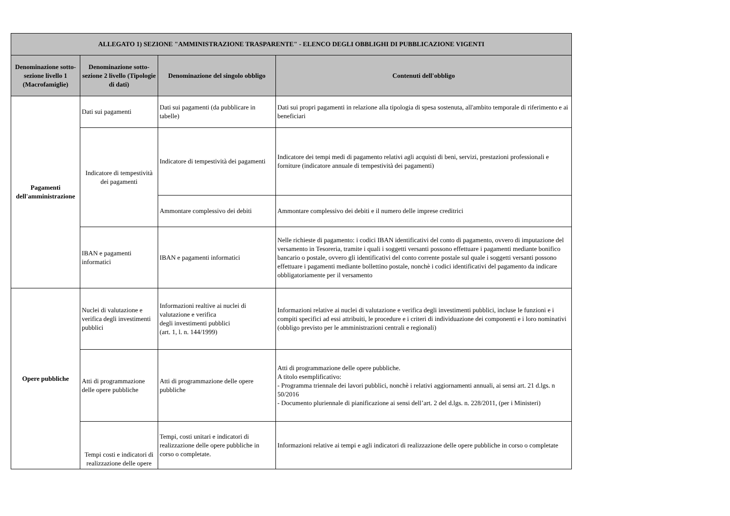| ALLEGATO 1) SEZIONE "AMMINISTRAZIONE TRASPARENTE" - ELENCO DEGLI OBBLIGHI DI PUBBLICAZIONE VIGENTI | | | |
| --- | --- | --- | --- |
| Denominazione sotto-sezione livello 1 (Macrofamiglie) | Denominazione sotto-sezione 2 livello (Tipologie di dati) | Denominazione del singolo obbligo | Contenuti dell'obbligo |
| Pagamenti dell'amministrazione | Dati sui pagamenti | Dati sui pagamenti (da pubblicare in tabelle) | Dati sui propri pagamenti in relazione alla tipologia di spesa sostenuta, all'ambito temporale di riferimento e ai beneficiari |
| | Indicatore di tempestività dei pagamenti | Indicatore di tempestività dei pagamenti | Indicatore dei tempi medi di pagamento relativi agli acquisti di beni, servizi, prestazioni professionali e forniture (indicatore annuale di tempestività dei pagamenti) |
| | | Ammontare complessivo dei debiti | Ammontare complessivo dei debiti e il numero delle imprese creditrici |
| | IBAN e pagamenti informatici | IBAN e pagamenti informatici | Nelle richieste di pagamento: i codici IBAN identificativi del conto di pagamento, ovvero di imputazione del versamento in Tesoreria, tramite i quali i soggetti versanti possono effettuare i pagamenti mediante bonifico bancario o postale, ovvero gli identificativi del conto corrente postale sul quale i soggetti versanti possono effettuare i pagamenti mediante bollettino postale, nonchè i codici identificativi del pagamento da indicare obbligatoriamente per il versamento |
| Opere pubbliche | Nuclei di valutazione e verifica degli investimenti pubblici | Informazioni realtive ai nuclei di valutazione e verifica degli investimenti pubblici (art. 1, l. n. 144/1999) | Informazioni relative ai nuclei di valutazione e verifica degli investimenti pubblici, incluse le funzioni e i compiti specifici ad essi attribuiti, le procedure e i criteri di individuazione dei componenti e i loro nominativi (obbligo previsto per le amministrazioni centrali e regionali) |
| | Atti di programmazione delle opere pubbliche | Atti di programmazione delle opere pubbliche | Atti di programmazione delle opere pubbliche. A titolo esemplificativo: - Programma triennale dei lavori pubblici, nonchè i relativi aggiornamenti annuali, ai sensi art. 21 d.lgs. n 50/2016 - Documento pluriennale di pianificazione ai sensi dell’art. 2 del d.lgs. n. 228/2011, (per i Ministeri) |
| | Tempi costi e indicatori di realizzazione delle opere | Tempi, costi unitari e indicatori di realizzazione delle opere pubbliche in corso o completate. | Informazioni relative ai tempi e agli indicatori di realizzazione delle opere pubbliche in corso o completate |